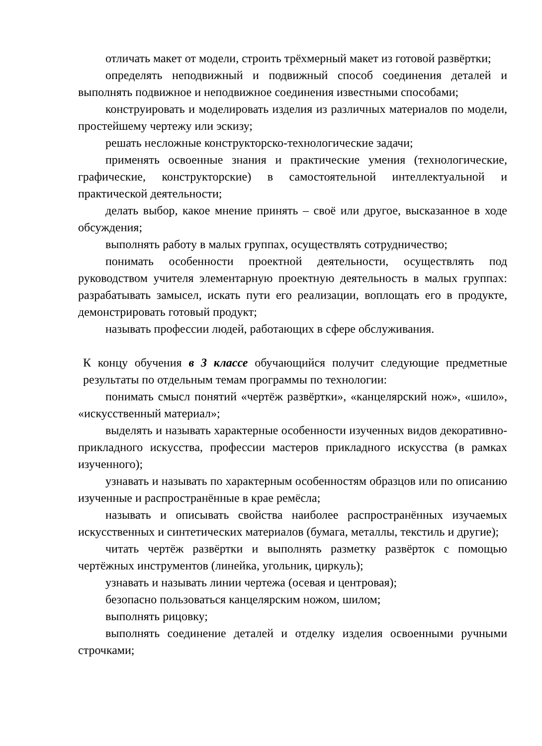отличать макет от модели, строить трёхмерный макет из готовой развёртки;
определять неподвижный и подвижный способ соединения деталей и выполнять подвижное и неподвижное соединения известными способами;
конструировать и моделировать изделия из различных материалов по модели, простейшему чертежу или эскизу;
решать несложные конструкторско-технологические задачи;
применять освоенные знания и практические умения (технологические, графические, конструкторские) в самостоятельной интеллектуальной и практической деятельности;
делать выбор, какое мнение принять – своё или другое, высказанное в ходе обсуждения;
выполнять работу в малых группах, осуществлять сотрудничество;
понимать особенности проектной деятельности, осуществлять под руководством учителя элементарную проектную деятельность в малых группах: разрабатывать замысел, искать пути его реализации, воплощать его в продукте, демонстрировать готовый продукт;
называть профессии людей, работающих в сфере обслуживания.
К концу обучения в 3 классе обучающийся получит следующие предметные результаты по отдельным темам программы по технологии:
понимать смысл понятий «чертёж развёртки», «канцелярский нож», «шило», «искусственный материал»;
выделять и называть характерные особенности изученных видов декоративно-прикладного искусства, профессии мастеров прикладного искусства (в рамках изученного);
узнавать и называть по характерным особенностям образцов или по описанию изученные и распространённые в крае ремёсла;
называть и описывать свойства наиболее распространённых изучаемых искусственных и синтетических материалов (бумага, металлы, текстиль и другие);
читать чертёж развёртки и выполнять разметку развёрток с помощью чертёжных инструментов (линейка, угольник, циркуль);
узнавать и называть линии чертежа (осевая и центровая);
безопасно пользоваться канцелярским ножом, шилом;
выполнять рицовку;
выполнять соединение деталей и отделку изделия освоенными ручными строчками;